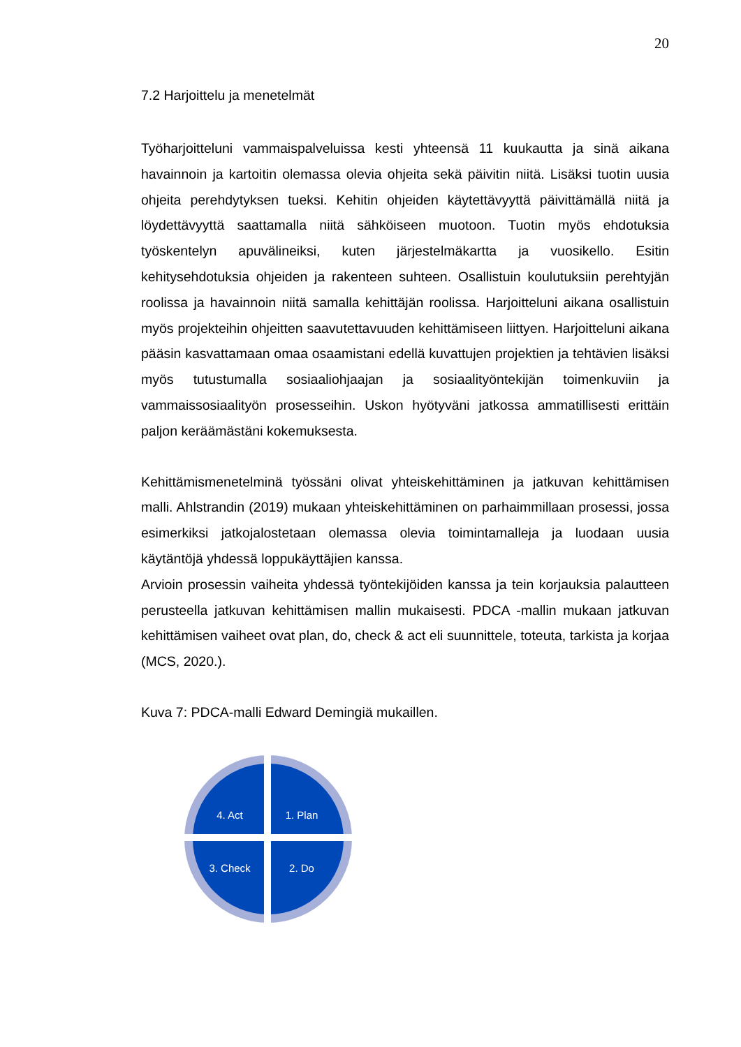20
7.2 Harjoittelu ja menetelmät
Työharjoitteluni vammaispalveluissa kesti yhteensä 11 kuukautta ja sinä aikana havainnoin ja kartoitin olemassa olevia ohjeita sekä päivitin niitä. Lisäksi tuotin uusia ohjeita perehdytyksen tueksi. Kehitin ohjeiden käytettävyyttä päivittämällä niitä ja löydettävyyttä saattamalla niitä sähköiseen muotoon. Tuotin myös ehdotuksia työskentelyn apuvälineiksi, kuten järjestelmäkartta ja vuosikello. Esitin kehitysehdotuksia ohjeiden ja rakenteen suhteen. Osallistuin koulutuksiin perehtyjän roolissa ja havainnoin niitä samalla kehittäjän roolissa. Harjoitteluni aikana osallistuin myös projekteihin ohjeitten saavutettavuuden kehittämiseen liittyen. Harjoitteluni aikana pääsin kasvattamaan omaa osaamistani edellä kuvattujen projektien ja tehtävien lisäksi myös tutustumalla sosiaaliohjaajan ja sosiaalityöntekijän toimenkuviin ja vammaissosiaalityön prosesseihin. Uskon hyötyväni jatkossa ammatillisesti erittäin paljon keräämästäni kokemuksesta.
Kehittämismenetelminä työssäni olivat yhteiskehittäminen ja jatkuvan kehittämisen malli. Ahlstrandin (2019) mukaan yhteiskehittäminen on parhaimmillaan prosessi, jossa esimerkiksi jatkojalostetaan olemassa olevia toimintamalleja ja luodaan uusia käytäntöjä yhdessä loppukäyttäjien kanssa.
Arvioin prosessin vaiheita yhdessä työntekijöiden kanssa ja tein korjauksia palautteen perusteella jatkuvan kehittämisen mallin mukaisesti. PDCA -mallin mukaan jatkuvan kehittämisen vaiheet ovat plan, do, check & act eli suunnittele, toteuta, tarkista ja korjaa (MCS, 2020.).
Kuva 7: PDCA-malli Edward Demingiä mukaillen.
4. Act
1. Plan
3. Check
2. Do